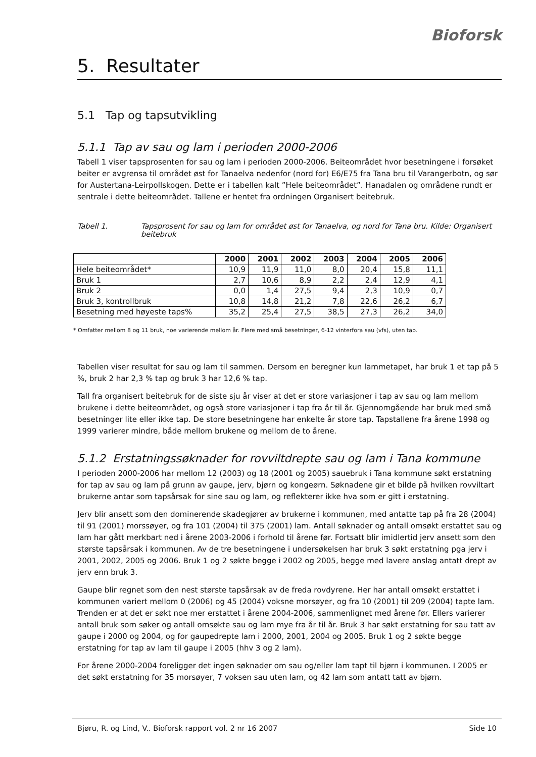Bioforsk
5. Resultater
5.1 Tap og tapsutvikling
5.1.1 Tap av sau og lam i perioden 2000-2006
Tabell 1 viser tapsprosenten for sau og lam i perioden 2000-2006. Beiteområdet hvor besetningene i forsøket beiter er avgrensa til området øst for Tanaelva nedenfor (nord for) E6/E75 fra Tana bru til Varangerbotn, og sør for Austertana-Leirpollskogen. Dette er i tabellen kalt ”Hele beiteområdet”. Hanadalen og områdene rundt er sentrale i dette beiteområdet. Tallene er hentet fra ordningen Organisert beitebruk.
Tabell 1. Tapsprosent for sau og lam for området øst for Tanaelva, og nord for Tana bru. Kilde: Organisert beitebruk
| | 2000 | 2001 | 2002 | 2003 | 2004 | 2005 | 2006 |
| Hele beiteområdet* | 10,9 | 11,9 | 11,0 | 8,0 | 20,4 | 15,8 | 11,1 |
| Bruk 1 | 2,7 | 10,6 | 8,9 | 2,2 | 2,4 | 12,9 | 4,1 |
| Bruk 2 | 0,0 | 1,4 | 27,5 | 9,4 | 2,3 | 10,9 | 0,7 |
| Bruk 3, kontrollbruk | 10,8 | 14,8 | 21,2 | 7,8 | 22,6 | 26,2 | 6,7 |
| Besetning med høyeste taps% | 35,2 | 25,4 | 27,5 | 38,5 | 27,3 | 26,2 | 34,0 |
* Omfatter mellom 8 og 11 bruk, noe varierende mellom år. Flere med små besetninger, 6-12 vinterfora sau (vfs), uten tap.
Tabellen viser resultat for sau og lam til sammen. Dersom en beregner kun lammetapet, har bruk 1 et tap på 5 %, bruk 2 har 2,3 % tap og bruk 3 har 12,6 % tap.
Tall fra organisert beitebruk for de siste sju år viser at det er store variasjoner i tap av sau og lam mellom brukene i dette beiteområdet, og også store variasjoner i tap fra år til år. Gjennomgående har bruk med små besetninger lite eller ikke tap. De store besetningene har enkelte år store tap. Tapstallene fra årene 1998 og 1999 varierer mindre, både mellom brukene og mellom de to årene.
5.1.2 Erstatningssøknader for rovviltdrepte sau og lam i Tana kommune
I perioden 2000-2006 har mellom 12 (2003) og 18 (2001 og 2005) sauebruk i Tana kommune søkt erstatning for tap av sau og lam på grunn av gaupe, jerv, bjørn og kongeørn. Søknadene gir et bilde på hvilken rovviltart brukerne antar som tapsårsak for sine sau og lam, og reflekterer ikke hva som er gitt i erstatning.
Jerv blir ansett som den dominerende skadegjører av brukerne i kommunen, med antatte tap på fra 28 (2004) til 91 (2001) morssøyer, og fra 101 (2004) til 375 (2001) lam. Antall søknader og antall omsøkt erstattet sau og lam har gått merkbart ned i årene 2003-2006 i forhold til årene før. Fortsatt blir imidlertid jerv ansett som den største tapsårsak i kommunen. Av de tre besetningene i undersøkelsen har bruk 3 søkt erstatning pga jerv i 2001, 2002, 2005 og 2006. Bruk 1 og 2 søkte begge i 2002 og 2005, begge med lavere anslag antatt drept av jerv enn bruk 3.
Gaupe blir regnet som den nest største tapsårsak av de freda rovdyrene. Her har antall omsøkt erstattet i kommunen variert mellom 0 (2006) og 45 (2004) voksne morsøyer, og fra 10 (2001) til 209 (2004) tapte lam. Trenden er at det er søkt noe mer erstattet i årene 2004-2006, sammenlignet med årene før. Ellers varierer antall bruk som søker og antall omsøkte sau og lam mye fra år til år. Bruk 3 har søkt erstatning for sau tatt av gaupe i 2000 og 2004, og for gaupedrepte lam i 2000, 2001, 2004 og 2005. Bruk 1 og 2 søkte begge erstatning for tap av lam til gaupe i 2005 (hhv 3 og 2 lam).
For årene 2000-2004 foreligger det ingen søknader om sau og/eller lam tapt til bjørn i kommunen. I 2005 er det søkt erstatning for 35 morsøyer, 7 voksen sau uten lam, og 42 lam som antatt tatt av bjørn.
Bjøru, R. og Lind, V.. Bioforsk rapport vol. 2 nr 16 2007 Side 10